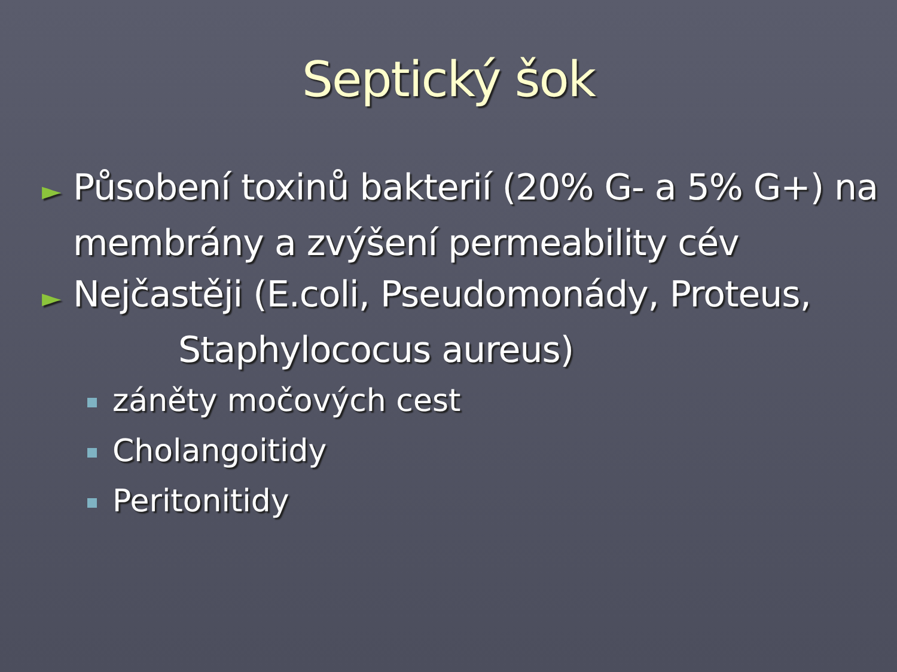Septický šok
► Působení toxinů bakterií (20% G- a 5% G+) na membrány a zvýšení permeability cév
► Nejčastěji (E.coli, Pseudomonády, Proteus,
Staphylococus aureus)
záněty močových cest
Cholangoitidy
Peritonitidy